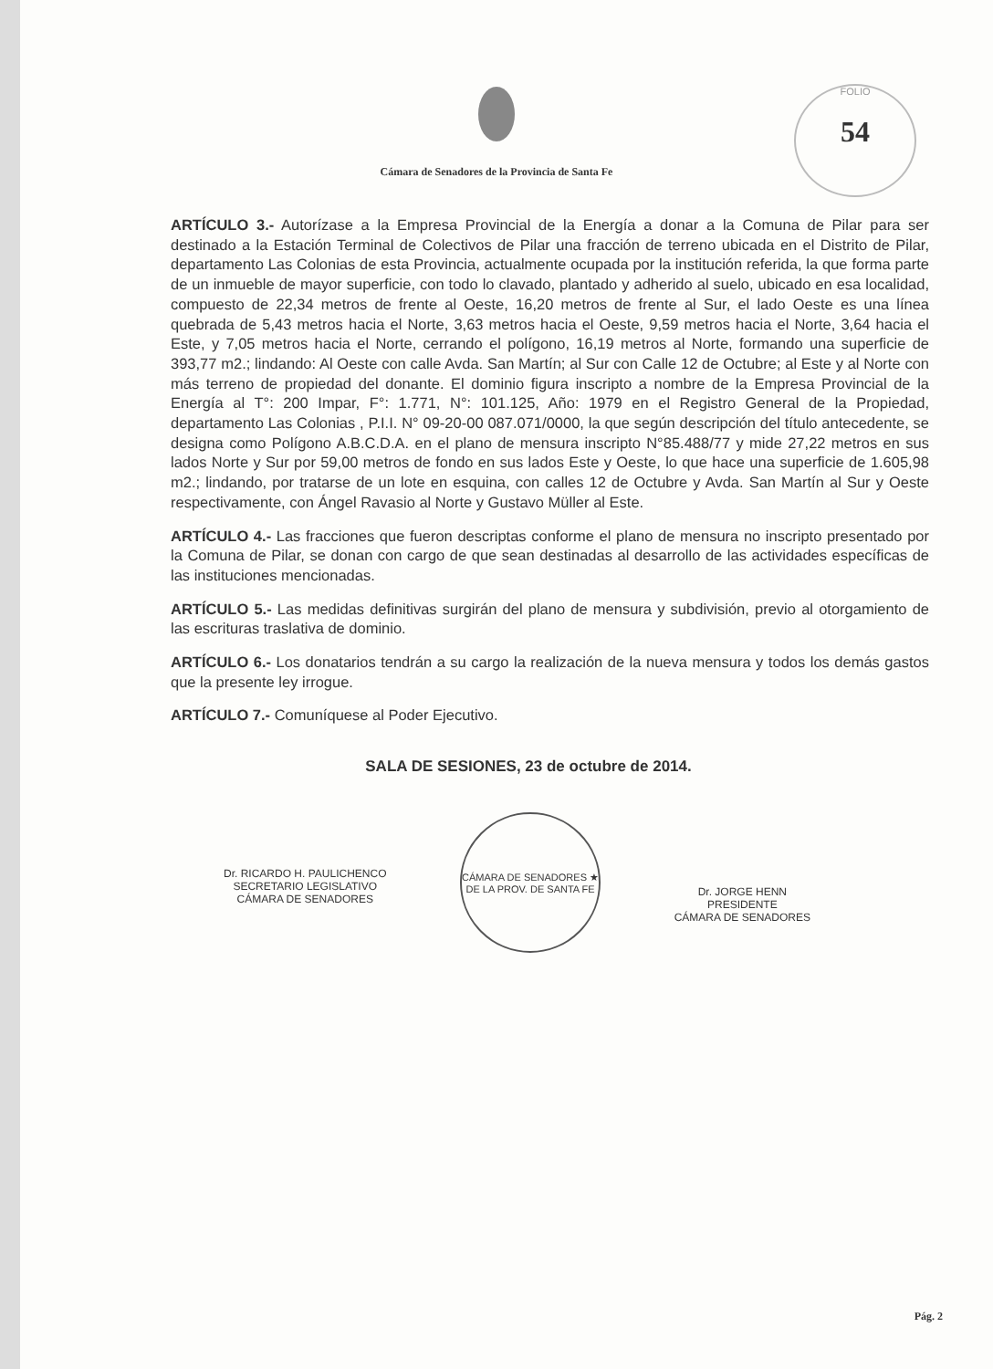FOLIO
54
Cámara de Senadores de la Provincia de Santa Fe
ARTÍCULO 3.- Autorízase a la Empresa Provincial de la Energía a donar a la Comuna de Pilar para ser destinado a la Estación Terminal de Colectivos de Pilar una fracción de terreno ubicada en el Distrito de Pilar, departamento Las Colonias de esta Provincia, actualmente ocupada por la institución referida, la que forma parte de un inmueble de mayor superficie, con todo lo clavado, plantado y adherido al suelo, ubicado en esa localidad, compuesto de 22,34 metros de frente al Oeste, 16,20 metros de frente al Sur, el lado Oeste es una línea quebrada de 5,43 metros hacia el Norte, 3,63 metros hacia el Oeste, 9,59 metros hacia el Norte, 3,64 hacia el Este, y 7,05 metros hacia el Norte, cerrando el polígono, 16,19 metros al Norte, formando una superficie de 393,77 m2.; lindando: Al Oeste con calle Avda. San Martín; al Sur con Calle 12 de Octubre; al Este y al Norte con más terreno de propiedad del donante. El dominio figura inscripto a nombre de la Empresa Provincial de la Energía al T°: 200 Impar, F°: 1.771, N°: 101.125, Año: 1979 en el Registro General de la Propiedad, departamento Las Colonias , P.I.I. N° 09-20-00 087.071/0000, la que según descripción del título antecedente, se designa como Polígono A.B.C.D.A. en el plano de mensura inscripto N°85.488/77 y mide 27,22 metros en sus lados Norte y Sur por 59,00 metros de fondo en sus lados Este y Oeste, lo que hace una superficie de 1.605,98 m2.; lindando, por tratarse de un lote en esquina, con calles 12 de Octubre y Avda. San Martín al Sur y Oeste respectivamente, con Ángel Ravasio al Norte y Gustavo Müller al Este.
ARTÍCULO 4.- Las fracciones que fueron descriptas conforme el plano de mensura no inscripto presentado por la Comuna de Pilar, se donan con cargo de que sean destinadas al desarrollo de las actividades específicas de las instituciones mencionadas.
ARTÍCULO 5.- Las medidas definitivas surgirán del plano de mensura y subdivisión, previo al otorgamiento de las escrituras traslativa de dominio.
ARTÍCULO 6.- Los donatarios tendrán a su cargo la realización de la nueva mensura y todos los demás gastos que la presente ley irrogue.
ARTÍCULO 7.- Comuníquese al Poder Ejecutivo.
SALA DE SESIONES, 23 de octubre de 2014.
Dr. RICARDO H. PAULICHENCO
SECRETARIO LEGISLATIVO
CÁMARA DE SENADORES
CÁMARA DE SENADORES ★ DE LA PROV. DE SANTA FE
Dr. JORGE HENN
PRESIDENTE
CÁMARA DE SENADORES
Pág. 2